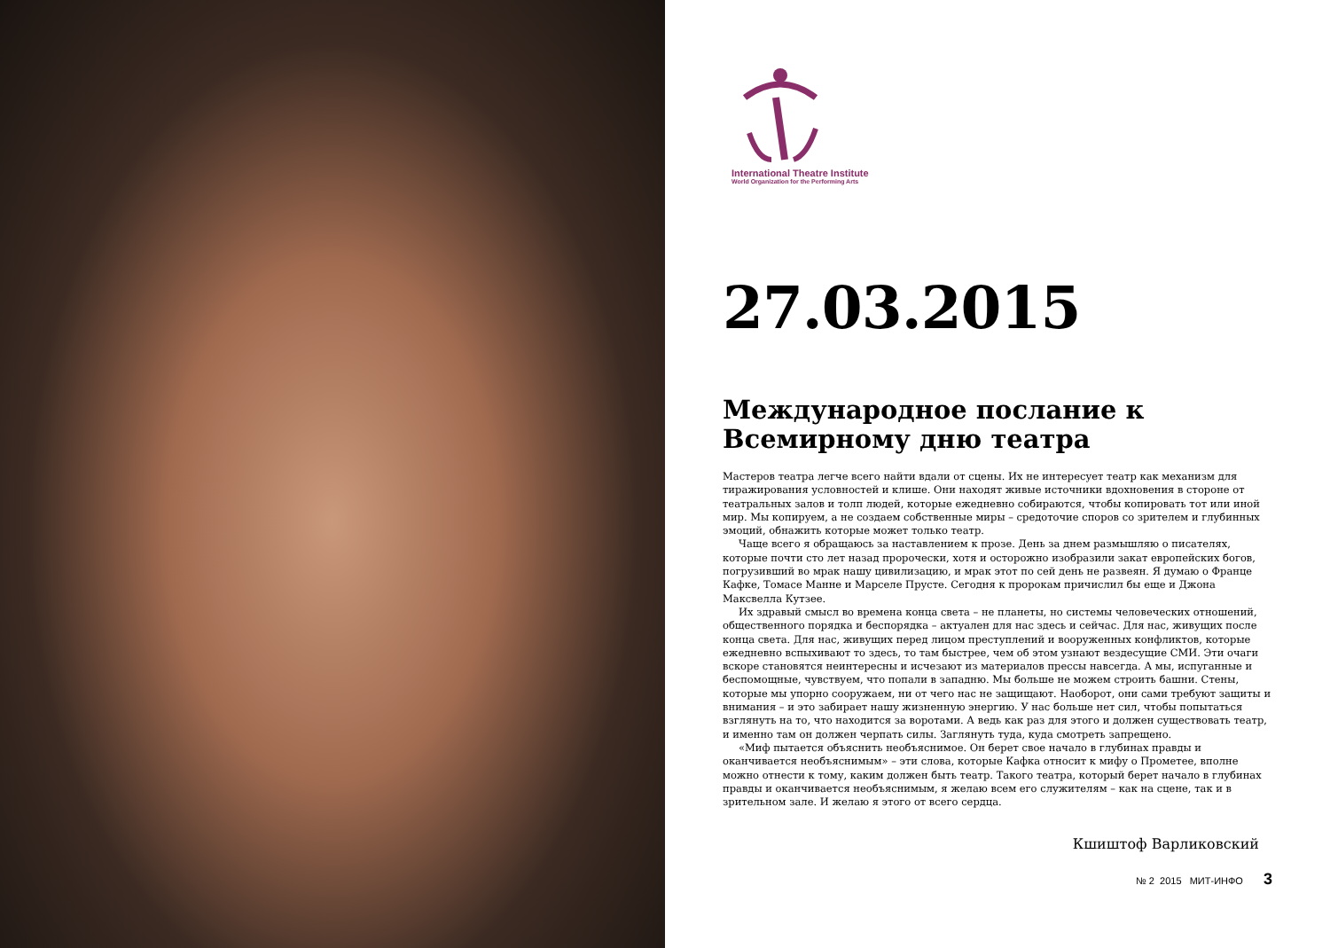International Theatre Institute
World Organization for the Performing Arts
27.03.2015
Международное послание к Всемирному дню театра
Мастеров театра легче всего найти вдали от сцены. Их не интересует театр как механизм для тиражирования условностей и клише. Они находят живые источники вдохновения в стороне от театральных залов и толп людей, которые ежедневно собираются, чтобы копировать тот или иной мир. Мы копируем, а не создаем собственные миры – средоточие споров со зрителем и глубинных эмоций, обнажить которые может только театр.
Чаще всего я обращаюсь за наставлением к прозе. День за днем размышляю о писателях, которые почти сто лет назад пророчески, хотя и осторожно изобразили закат европейских богов, погрузивший во мрак нашу цивилизацию, и мрак этот по сей день не развеян. Я думаю о Франце Кафке, Томасе Манне и Марселе Прусте. Сегодня к пророкам причислил бы еще и Джона Максвелла Кутзее.
Их здравый смысл во времена конца света – не планеты, но системы человеческих отношений, общественного порядка и беспорядка – актуален для нас здесь и сейчас. Для нас, живущих после конца света. Для нас, живущих перед лицом преступлений и вооруженных конфликтов, которые ежедневно вспыхивают то здесь, то там быстрее, чем об этом узнают вездесущие СМИ. Эти очаги вскоре становятся неинтересны и исчезают из материалов прессы навсегда. А мы, испуганные и беспомощные, чувствуем, что попали в западню. Мы больше не можем строить башни. Стены, которые мы упорно сооружаем, ни от чего нас не защищают. Наоборот, они сами требуют защиты и внимания – и это забирает нашу жизненную энергию. У нас больше нет сил, чтобы попытаться взглянуть на то, что находится за воротами. А ведь как раз для этого и должен существовать театр, и именно там он должен черпать силы. Заглянуть туда, куда смотреть запрещено.
«Миф пытается объяснить необъяснимое. Он берет свое начало в глубинах правды и оканчивается необъяснимым» – эти слова, которые Кафка относит к мифу о Прометее, вполне можно отнести к тому, каким должен быть театр. Такого театра, который берет начало в глубинах правды и оканчивается необъяснимым, я желаю всем его служителям – как на сцене, так и в зрительном зале. И желаю я этого от всего сердца.
Кшиштоф Варликовский
№ 2 2015 МИТ-ИНФО 3